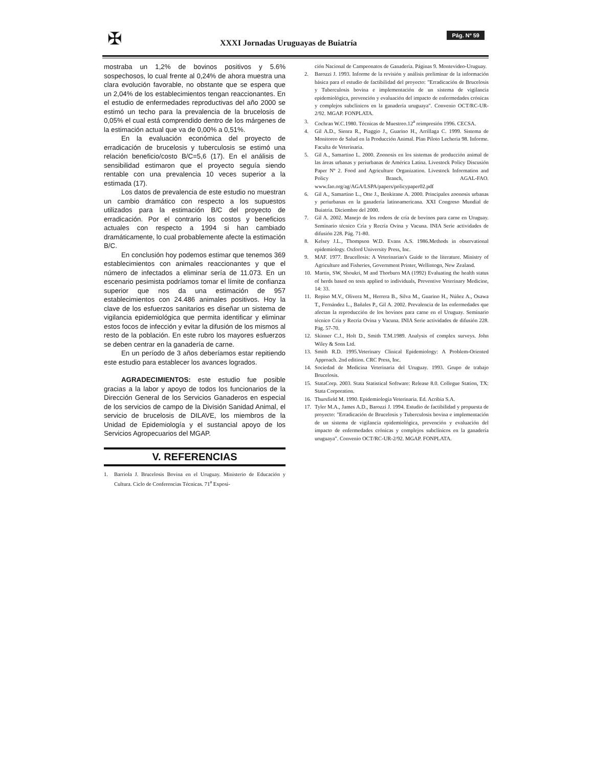✠
XXXI Jornadas Uruguayas de Buiatría
Pág. Nº 59
mostraba un 1,2% de bovinos positivos y 5.6% sospechosos, lo cual frente al 0,24% de ahora muestra una clara evolución favorable, no obstante que se espera que un 2,04% de los establecimientos tengan reaccionantes. En el estudio de enfermedades reproductivas del año 2000 se estimó un techo para la prevalencia de la brucelosis de 0,05% el cual está comprendido dentro de los márgenes de la estimación actual que va de 0,00% a 0,51%.
En la evaluación económica del proyecto de erradicación de brucelosis y tuberculosis se estimó una relación beneficio/costo B/C=5,6 (17). En el análisis de sensibilidad estimaron que el proyecto seguía siendo rentable con una prevalencia 10 veces superior a la estimada (17).
Los datos de prevalencia de este estudio no muestran un cambio dramático con respecto a los supuestos utilizados para la estimación B/C del proyecto de erradicación. Por el contrario los costos y beneficios actuales con respecto a 1994 si han cambiado dramáticamente, lo cual probablemente afecte la estimación B/C.
En conclusión hoy podemos estimar que tenemos 369 establecimientos con animales reaccionantes y que el número de infectados a eliminar sería de 11.073. En un escenario pesimista podríamos tomar el límite de confianza superior que nos da una estimación de 957 establecimientos con 24.486 animales positivos. Hoy la clave de los esfuerzos sanitarios es diseñar un sistema de vigilancia epidemiológica que permita identificar y eliminar estos focos de infección y evitar la difusión de los mismos al resto de la población. En este rubro los mayores esfuerzos se deben centrar en la ganadería de carne.
En un período de 3 años deberíamos estar repitiendo este estudio para establecer los avances logrados.
AGRADECIMIENTOS: este estudio fue posible gracias a la labor y apoyo de todos los funcionarios de la Dirección General de los Servicios Ganaderos en especial de los servicios de campo de la División Sanidad Animal, el servicio de brucelosis de DILAVE, los miembros de la Unidad de Epidemiología y el sustancial apoyo de los Servicios Agropecuarios del MGAP.
V. REFERENCIAS
1. Barriola J. Brucelosis Bovina en el Uruguay. Ministerio de Educación y Cultura. Ciclo de Conferencias Técnicas. 71<sup>a</sup> Exposi-
ción Nacional de Campeonatos de Ganadería. Páginas 9. Montevideo-Uruguay.
2. Barozzi J. 1993. Informe de la revisión y análisis preliminar de la información básica para el estudio de factibilidad del proyecto: "Erradicación de Brucelosis y Tuberculosis bovina e implementación de un sistema de vigilancia epidemiológica, prevención y evaluación del impacto de enfermedades crónicas y complejos subclínicos en la ganadería uruguaya". Convenio OCT/RC-UR-2/92. MGAP. FONPLATA.
3. Cochran W.C.1980. Técnicas de Muestreo.12<sup>a</sup> reimpresión 1996. CECSA.
4. Gil A.D., Sienra R., Piaggio J., Guarino H., Arrillaga C. 1999. Sistema de Monitoreo de Salud en la Producción Animal. Plan Piloto Lecheria 98. Informe. Faculta de Veterinaria.
5. Gil A., Samartino L. 2000. Zoonosis en los sistemas de producción animal de las áreas urbanas y periurbanas de América Latina. Livestock Policy Discusión Paper Nº 2. Food and Agriculture Organization. Livestock Information and Policy Branch, AGAL-FAO. www.fao.org/ag/AGA/LSPA/papers/policypaper02.pdf
6. Gil A., Samartino L., Otte J., Benkirane A. 2000. Principales zoonosis urbanas y periurbanas en la ganadería latinoamericana. XXI Congreso Mundial de Buiatría. Diciembre del 2000.
7. Gil A. 2002. Manejo de los rodeos de cría de bovinos para carne en Uruguay. Seminario técnico Cría y Recría Ovina y Vacuna. INIA Serie actividades de difusión 228. Pág. 71-80.
8. Kelsey J.L., Thompson W.D. Evans A.S. 1986.Methods in observational epidemiology. Oxford University Press, Inc.
9. MAF. 1977. Brucellosis: A Veterinarian's Guide to the literature. Ministry of Agriculture and Fisheries, Government Printer, Wellintogn, New Zealand.
10. Martin, SW, Shoukri, M and Thorburn MA (1992) Evaluating the health status of herds based on tests applied to individuals, Preventive Veterinary Medicine, 14: 33.
11. Repiso M.V., Olivera M., Herrera B., Silva M., Guarino H., Núñez A., Osawa T., Fernández L., Bañales P., Gil A. 2002. Prevalencia de las enfermedades que afectan la reproducción de los bovinos para carne en el Uruguay. Seminario técnico Cría y Recría Ovina y Vacuna. INIA Serie actividades de difusión 228. Pág. 57-70.
12. Skinner C.J., Holt D., Smith T.M.1989. Analysis of complex surveys. John Wiley & Sons Ltd.
13. Smith R.D. 1995.Veterinary Clinical Epidemiology: A Problem-Oriented Approach. 2nd edition. CRC Press, Inc.
14. Sociedad de Medicina Veterinaria del Uruguay. 1993. Grupo de trabajo Brucelosis.
15. StataCorp. 2003. Stata Statistical Software: Release 8.0. Collegue Station, TX: Stata Corporation.
16. Thursfield M. 1990. Epidemiología Veterinaria. Ed. Acribia S.A.
17. Tyler M.A., James A.D., Barozzi J. 1994. Estudio de factibilidad y propuesta de proyecto: "Erradicación de Brucelosis y Tuberculosis bovina e implementación de un sistema de vigilancia epidemiológica, prevención y evaluación del impacto de enfermedades crónicas y complejos subclínicos en la ganadería uruguaya". Convenio OCT/RC-UR-2/92. MGAP. FONPLATA.